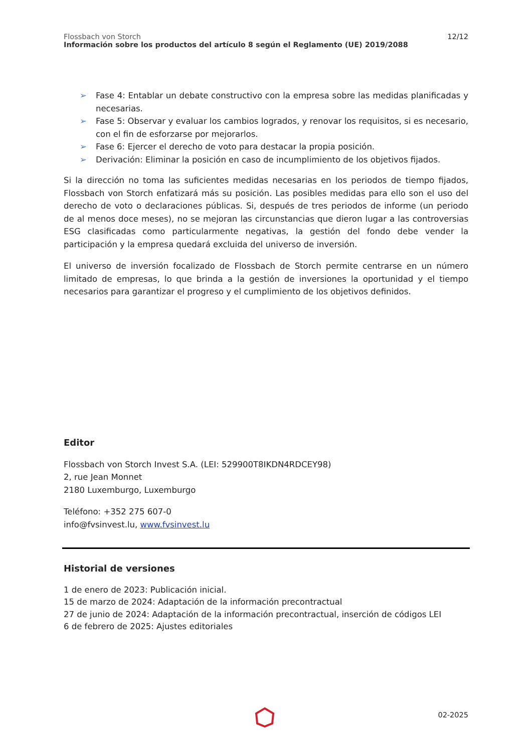Flossbach von Storch
Información sobre los productos del artículo 8 según el Reglamento (UE) 2019/2088
12/12
➢ Fase 4: Entablar un debate constructivo con la empresa sobre las medidas planificadas y necesarias.
➢ Fase 5: Observar y evaluar los cambios logrados, y renovar los requisitos, si es necesario, con el fin de esforzarse por mejorarlos.
➢ Fase 6: Ejercer el derecho de voto para destacar la propia posición.
➢ Derivación: Eliminar la posición en caso de incumplimiento de los objetivos fijados.
Si la dirección no toma las suficientes medidas necesarias en los periodos de tiempo fijados, Flossbach von Storch enfatizará más su posición. Las posibles medidas para ello son el uso del derecho de voto o declaraciones públicas. Si, después de tres periodos de informe (un periodo de al menos doce meses), no se mejoran las circunstancias que dieron lugar a las controversias ESG clasificadas como particularmente negativas, la gestión del fondo debe vender la participación y la empresa quedará excluida del universo de inversión.
El universo de inversión focalizado de Flossbach de Storch permite centrarse en un número limitado de empresas, lo que brinda a la gestión de inversiones la oportunidad y el tiempo necesarios para garantizar el progreso y el cumplimiento de los objetivos definidos.
Editor
Flossbach von Storch Invest S.A. (LEI: 529900T8IKDN4RDCEY98)
2, rue Jean Monnet
2180 Luxemburgo, Luxemburgo
Teléfono: +352 275 607-0
info@fvsinvest.lu, www.fvsinvest.lu
Historial de versiones
1 de enero de 2023: Publicación inicial.
15 de marzo de 2024: Adaptación de la información precontractual
27 de junio de 2024: Adaptación de la información precontractual, inserción de códigos LEI
6 de febrero de 2025: Ajustes editoriales
02-2025